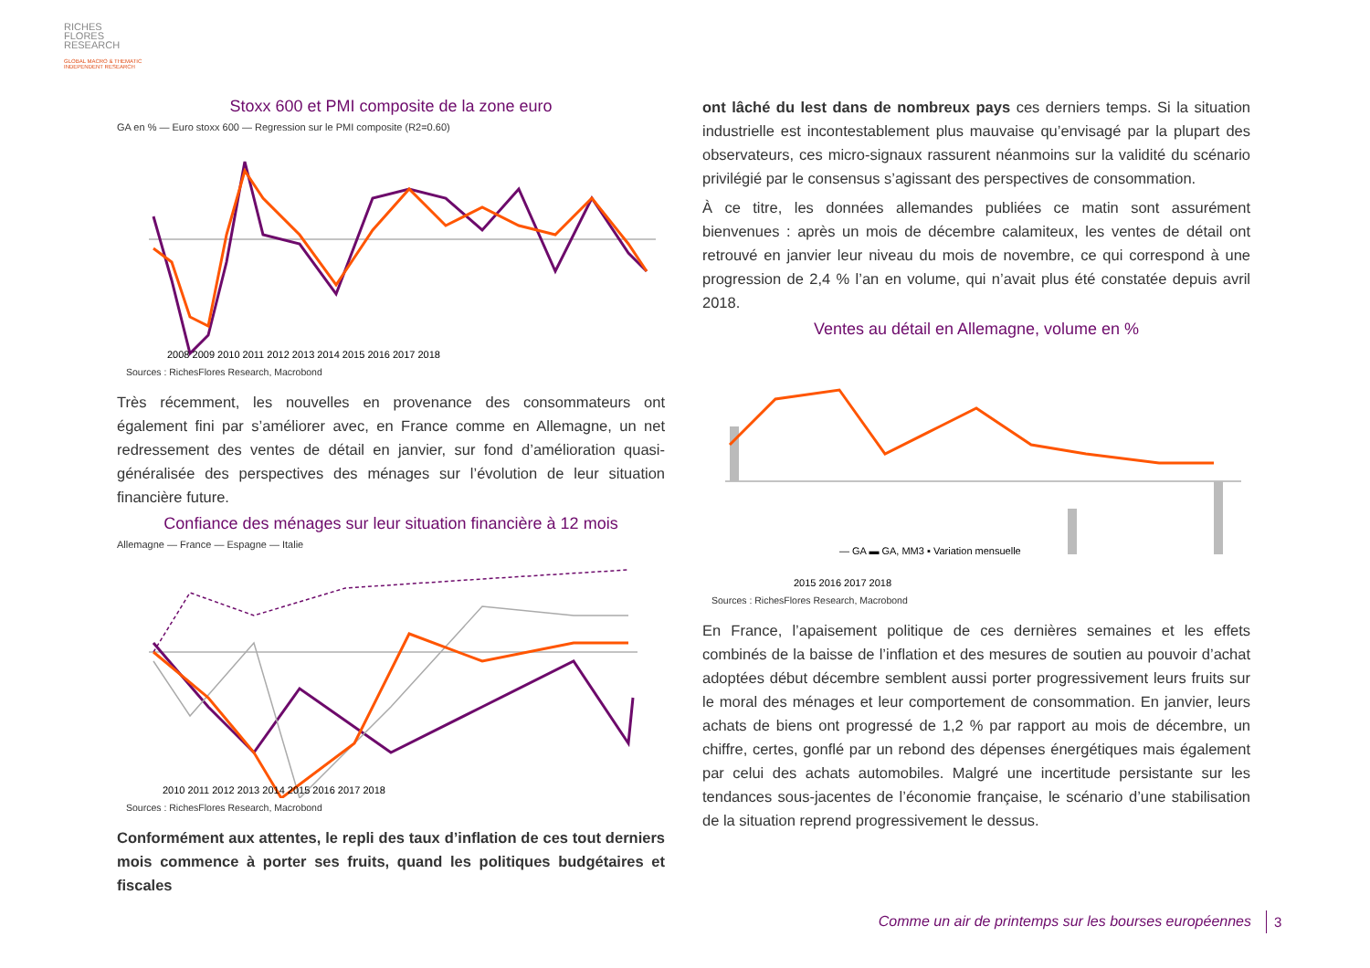RICHES
FLORES
RESEARCH
GLOBAL MACRO & THEMATIC
INDEPENDENT RESEARCH
Stoxx 600 et PMI composite de la zone euro
GA en % — Euro stoxx 600 — Regression sur le PMI composite (R2=0.60)
2008 2009 2010 2011 2012 2013 2014 2015 2016 2017 2018
Sources : RichesFlores Research, Macrobond
Très récemment, les nouvelles en provenance des consommateurs ont également fini par s’améliorer avec, en France comme en Allemagne, un net redressement des ventes de détail en janvier, sur fond d’amélioration quasi-généralisée des perspectives des ménages sur l’évolution de leur situation financière future.
Confiance des ménages sur leur situation financière à 12 mois
Allemagne — France — Espagne — Italie
2010 2011 2012 2013 2014 2015 2016 2017 2018
Sources : RichesFlores Research, Macrobond
Conformément aux attentes, le repli des taux d’inflation de ces tout derniers mois commence à porter ses fruits, quand les politiques budgétaires et fiscales
ont lâché du lest dans de nombreux pays ces derniers temps. Si la situation industrielle est incontestablement plus mauvaise qu’envisagé par la plupart des observateurs, ces micro-signaux rassurent néanmoins sur la validité du scénario privilégié par le consensus s’agissant des perspectives de consommation.
À ce titre, les données allemandes publiées ce matin sont assurément bienvenues : après un mois de décembre calamiteux, les ventes de détail ont retrouvé en janvier leur niveau du mois de novembre, ce qui correspond à une progression de 2,4 % l’an en volume, qui n’avait plus été constatée depuis avril 2018.
Ventes au détail en Allemagne, volume en %
— GA ▬ GA, MM3 ▪ Variation mensuelle
2015 2016 2017 2018
Sources : RichesFlores Research, Macrobond
En France, l’apaisement politique de ces dernières semaines et les effets combinés de la baisse de l’inflation et des mesures de soutien au pouvoir d’achat adoptées début décembre semblent aussi porter progressivement leurs fruits sur le moral des ménages et leur comportement de consommation. En janvier, leurs achats de biens ont progressé de 1,2 % par rapport au mois de décembre, un chiffre, certes, gonflé par un rebond des dépenses énergétiques mais également par celui des achats automobiles. Malgré une incertitude persistante sur les tendances sous-jacentes de l’économie française, le scénario d’une stabilisation de la situation reprend progressivement le dessus.
Comme un air de printemps sur les bourses européennes
3